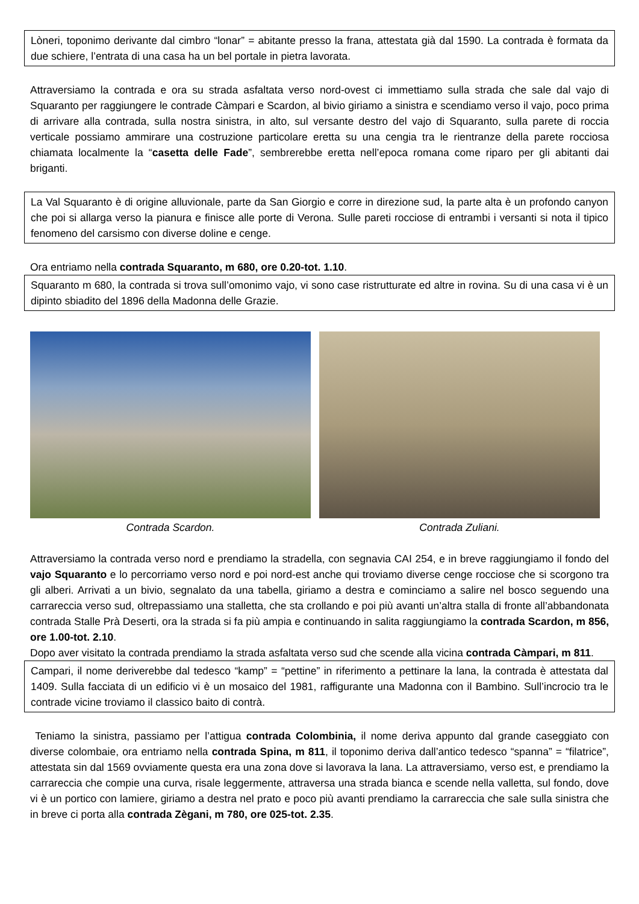Lòneri, toponimo derivante dal cimbro “lonar” = abitante presso la frana, attestata già dal 1590. La contrada è formata da due schiere, l’entrata di una casa ha un bel portale in pietra lavorata.
Attraversiamo la contrada e ora su strada asfaltata verso nord-ovest ci immettiamo sulla strada che sale dal vajo di Squaranto per raggiungere le contrade Càmpari e Scardon, al bivio giriamo a sinistra e scendiamo verso il vajo, poco prima di arrivare alla contrada, sulla nostra sinistra, in alto, sul versante destro del vajo di Squaranto, sulla parete di roccia verticale possiamo ammirare una costruzione particolare eretta su una cengia tra le rientranze della parete rocciosa chiamata localmente la “casetta delle Fade”, sembrerebbe eretta nell’epoca romana come riparo per gli abitanti dai briganti.
La Val Squaranto è di origine alluvionale, parte da San Giorgio e corre in direzione sud, la parte alta è un profondo canyon che poi si allarga verso la pianura e finisce alle porte di Verona. Sulle pareti rocciose di entrambi i versanti si nota il tipico fenomeno del carsismo con diverse doline e cenge.
Ora entriamo nella contrada Squaranto, m 680, ore 0.20-tot. 1.10.
Squaranto m 680, la contrada si trova sull’omonimo vajo, vi sono case ristrutturate ed altre in rovina. Su di una casa vi è un dipinto sbiadito del 1896 della Madonna delle Grazie.
Contrada Scardon. Contrada Zuliani.
Attraversiamo la contrada verso nord e prendiamo la stradella, con segnavia CAI 254, e in breve raggiungiamo il fondo del vajo Squaranto e lo percorriamo verso nord e poi nord-est anche qui troviamo diverse cenge rocciose che si scorgono tra gli alberi. Arrivati a un bivio, segnalato da una tabella, giriamo a destra e cominciamo a salire nel bosco seguendo una carrareccia verso sud, oltrepassiamo una stalletta, che sta crollando e poi più avanti un’altra stalla di fronte all’abbandonata contrada Stalle Prà Deserti, ora la strada si fa più ampia e continuando in salita raggiungiamo la contrada Scardon, m 856, ore 1.00-tot. 2.10.
Dopo aver visitato la contrada prendiamo la strada asfaltata verso sud che scende alla vicina contrada Càmpari, m 811.
Campari, il nome deriverebbe dal tedesco “kamp” = “pettine” in riferimento a pettinare la lana, la contrada è attestata dal 1409. Sulla facciata di un edificio vi è un mosaico del 1981, raffigurante una Madonna con il Bambino. Sull’incrocio tra le contrade vicine troviamo il classico baito di contrà.
Teniamo la sinistra, passiamo per l’attigua contrada Colombinia, il nome deriva appunto dal grande caseggiato con diverse colombaie, ora entriamo nella contrada Spina, m 811, il toponimo deriva dall’antico tedesco “spanna” = “filatrice”, attestata sin dal 1569 ovviamente questa era una zona dove si lavorava la lana. La attraversiamo, verso est, e prendiamo la carrareccia che compie una curva, risale leggermente, attraversa una strada bianca e scende nella valletta, sul fondo, dove vi è un portico con lamiere, giriamo a destra nel prato e poco più avanti prendiamo la carrareccia che sale sulla sinistra che in breve ci porta alla contrada Zègani, m 780, ore 025-tot. 2.35.